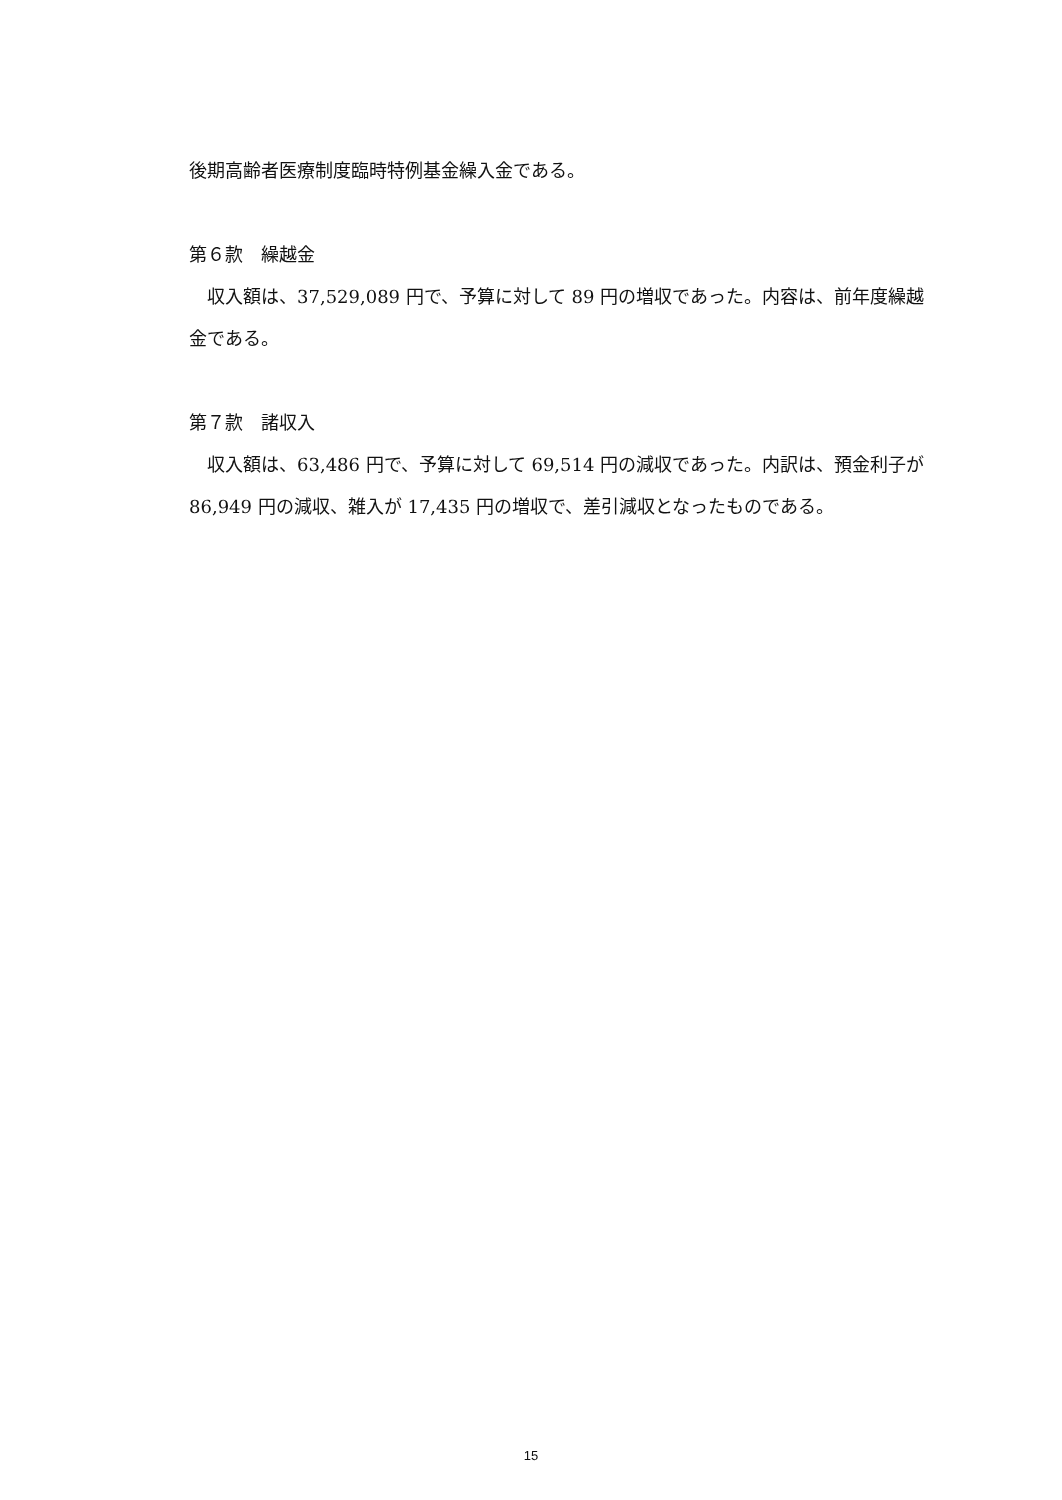後期高齢者医療制度臨時特例基金繰入金である。
第６款　繰越金
収入額は、37,529,089 円で、予算に対して 89 円の増収であった。内容は、前年度繰越金である。
第７款　諸収入
収入額は、63,486 円で、予算に対して 69,514 円の減収であった。内訳は、預金利子が 86,949 円の減収、雑入が 17,435 円の増収で、差引減収となったものである。
15